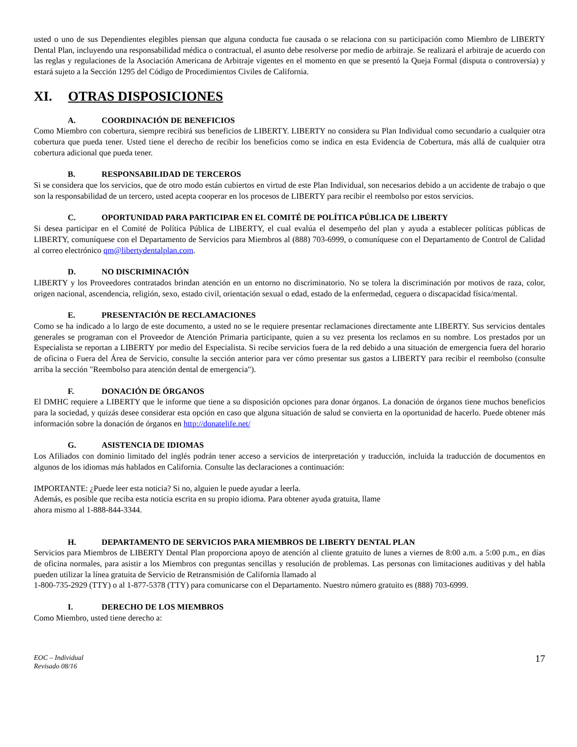usted o uno de sus Dependientes elegibles piensan que alguna conducta fue causada o se relaciona con su participación como Miembro de LIBERTY Dental Plan, incluyendo una responsabilidad médica o contractual, el asunto debe resolverse por medio de arbitraje. Se realizará el arbitraje de acuerdo con las reglas y regulaciones de la Asociación Americana de Arbitraje vigentes en el momento en que se presentó la Queja Formal (disputa o controversia) y estará sujeto a la Sección 1295 del Código de Procedimientos Civiles de California.
XI. OTRAS DISPOSICIONES
A. COORDINACIÓN DE BENEFICIOS
Como Miembro con cobertura, siempre recibirá sus beneficios de LIBERTY. LIBERTY no considera su Plan Individual como secundario a cualquier otra cobertura que pueda tener. Usted tiene el derecho de recibir los beneficios como se indica en esta Evidencia de Cobertura, más allá de cualquier otra cobertura adicional que pueda tener.
B. RESPONSABILIDAD DE TERCEROS
Si se considera que los servicios, que de otro modo están cubiertos en virtud de este Plan Individual, son necesarios debido a un accidente de trabajo o que son la responsabilidad de un tercero, usted acepta cooperar en los procesos de LIBERTY para recibir el reembolso por estos servicios.
C. OPORTUNIDAD PARA PARTICIPAR EN EL COMITÉ DE POLÍTICA PÚBLICA DE LIBERTY
Si desea participar en el Comité de Política Pública de LIBERTY, el cual evalúa el desempeño del plan y ayuda a establecer políticas públicas de LIBERTY, comuníquese con el Departamento de Servicios para Miembros al (888) 703-6999, o comuníquese con el Departamento de Control de Calidad al correo electrónico qm@libertydentalplan.com.
D. NO DISCRIMINACIÓN
LIBERTY y los Proveedores contratados brindan atención en un entorno no discriminatorio. No se tolera la discriminación por motivos de raza, color, origen nacional, ascendencia, religión, sexo, estado civil, orientación sexual o edad, estado de la enfermedad, ceguera o discapacidad física/mental.
E. PRESENTACIÓN DE RECLAMACIONES
Como se ha indicado a lo largo de este documento, a usted no se le requiere presentar reclamaciones directamente ante LIBERTY. Sus servicios dentales generales se programan con el Proveedor de Atención Primaria participante, quien a su vez presenta los reclamos en su nombre. Los prestados por un Especialista se reportan a LIBERTY por medio del Especialista. Si recibe servicios fuera de la red debido a una situación de emergencia fuera del horario de oficina o Fuera del Área de Servicio, consulte la sección anterior para ver cómo presentar sus gastos a LIBERTY para recibir el reembolso (consulte arriba la sección "Reembolso para atención dental de emergencia").
F. DONACIÓN DE ÓRGANOS
El DMHC requiere a LIBERTY que le informe que tiene a su disposición opciones para donar órganos. La donación de órganos tiene muchos beneficios para la sociedad, y quizás desee considerar esta opción en caso que alguna situación de salud se convierta en la oportunidad de hacerlo. Puede obtener más información sobre la donación de órganos en http://donatelife.net/
G. ASISTENCIA DE IDIOMAS
Los Afiliados con dominio limitado del inglés podrán tener acceso a servicios de interpretación y traducción, incluida la traducción de documentos en algunos de los idiomas más hablados en California. Consulte las declaraciones a continuación:
IMPORTANTE: ¿Puede leer esta noticia? Si no, alguien le puede ayudar a leerla.
Además, es posible que reciba esta noticia escrita en su propio idioma. Para obtener ayuda gratuita, llame
ahora mismo al 1-888-844-3344.
H. DEPARTAMENTO DE SERVICIOS PARA MIEMBROS DE LIBERTY DENTAL PLAN
Servicios para Miembros de LIBERTY Dental Plan proporciona apoyo de atención al cliente gratuito de lunes a viernes de 8:00 a.m. a 5:00 p.m., en días de oficina normales, para asistir a los Miembros con preguntas sencillas y resolución de problemas. Las personas con limitaciones auditivas y del habla pueden utilizar la línea gratuita de Servicio de Retransmisión de California llamado al
1-800-735-2929 (TTY) o al 1-877-5378 (TTY) para comunicarse con el Departamento. Nuestro número gratuito es (888) 703-6999.
I. DERECHO DE LOS MIEMBROS
Como Miembro, usted tiene derecho a:
EOC – Individual
Revisado 08/16 17